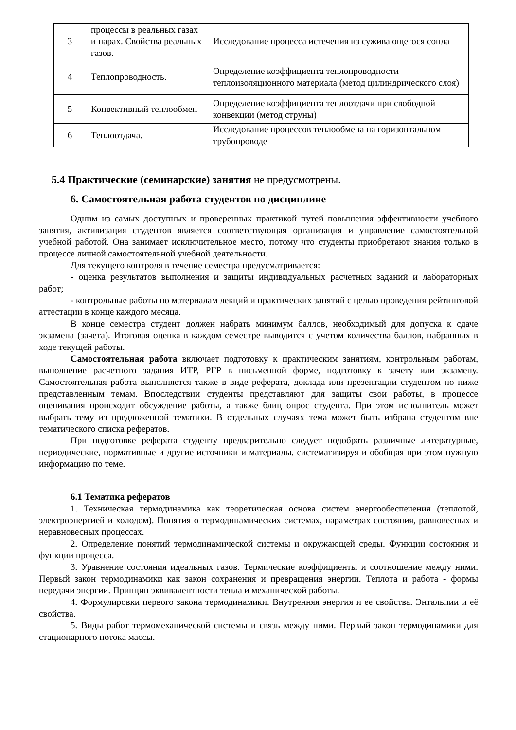| 3 | процессы в реальных газах и парах. Свойства реальных газов. | Исследование процесса истечения из суживающегося сопла |
| 4 | Теплопроводность. | Определение коэффициента теплопроводности теплоизоляционного материала (метод цилиндрического слоя) |
| 5 | Конвективный теплообмен | Определение коэффициента теплоотдачи при свободной конвекции (метод струны) |
| 6 | Теплоотдача. | Исследование процессов теплообмена на горизонтальном трубопроводе |
5.4 Практические (семинарские) занятия не предусмотрены.
6. Самостоятельная работа студентов по дисциплине
Одним из самых доступных и проверенных практикой путей повышения эффективности учебного занятия, активизация студентов является соответствующая организация и управление самостоятельной учебной работой. Она занимает исключительное место, потому что студенты приобретают знания только в процессе личной самостоятельной учебной деятельности.
Для текущего контроля в течение семестра предусматривается:
- оценка результатов выполнения и защиты индивидуальных расчетных заданий и лабораторных работ;
- контрольные работы по материалам лекций и практических занятий с целью проведения рейтинговой аттестации в конце каждого месяца.
В конце семестра студент должен набрать минимум баллов, необходимый для допуска к сдаче экзамена (зачета). Итоговая оценка в каждом семестре выводится с учетом количества баллов, набранных в ходе текущей работы.
Самостоятельная работа включает подготовку к практическим занятиям, контрольным работам, выполнение расчетного задания ИТР, РГР в письменной форме, подготовку к зачету или экзамену. Самостоятельная работа выполняется также в виде реферата, доклада или презентации студентом по ниже представленным темам. Впоследствии студенты представляют для защиты свои работы, в процессе оценивания происходит обсуждение работы, а также блиц опрос студента. При этом исполнитель может выбрать тему из предложенной тематики. В отдельных случаях тема может быть избрана студентом вне тематического списка рефератов.
При подготовке реферата студенту предварительно следует подобрать различные литературные, периодические, нормативные и другие источники и материалы, систематизируя и обобщая при этом нужную информацию по теме.
6.1 Тематика рефератов
1. Техническая термодинамика как теоретическая основа систем энергообеспечения (теплотой, электроэнергией и холодом). Понятия о термодинамических системах, параметрах состояния, равновесных и неравновесных процессах.
2. Определение понятий термодинамической системы и окружающей среды. Функции состояния и функции процесса.
3. Уравнение состояния идеальных газов. Термические коэффициенты и соотношение между ними. Первый закон термодинамики как закон сохранения и превращения энергии. Теплота и работа - формы передачи энергии. Принцип эквивалентности тепла и механической работы.
4. Формулировки первого закона термодинамики. Внутренняя энергия и ее свойства. Энтальпии и её свойства.
5. Виды работ термомеханической системы и связь между ними. Первый закон термодинамики для стационарного потока массы.